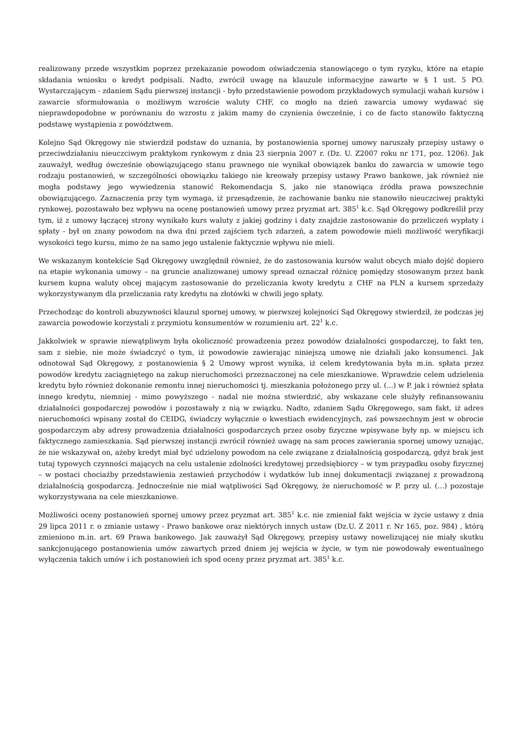realizowany przede wszystkim poprzez przekazanie powodom oświadczenia stanowiącego o tym ryzyku, które na etapie składania wniosku o kredyt podpisali. Nadto, zwrócił uwagę na klauzule informacyjne zawarte w § 1 ust. 5 PO. Wystarczającym - zdaniem Sądu pierwszej instancji - było przedstawienie powodom przykładowych symulacji wahań kursów i zawarcie sformułowania o możliwym wzroście waluty CHF, co mogło na dzień zawarcia umowy wydawać się nieprawdopodobne w porównaniu do wzrostu z jakim mamy do czynienia ówcześnie, i co de facto stanowiło faktyczną podstawę wystąpienia z powództwem.
Kolejno Sąd Okręgowy nie stwierdził podstaw do uznania, by postanowienia spornej umowy naruszały przepisy ustawy o przeciwdziałaniu nieuczciwym praktykom rynkowym z dnia 23 sierpnia 2007 r. (Dz. U. Z2007 roku nr 171, poz. 1206). Jak zauważył, według ówcześnie obowiązującego stanu prawnego nie wynikał obowiązek banku do zawarcia w umowie tego rodzaju postanowień, w szczególności obowiązku takiego nie kreowały przepisy ustawy Prawo bankowe, jak również nie mogła podstawy jego wywiedzenia stanowić Rekomendacja S, jako nie stanowiąca źródła prawa powszechnie obowiązującego. Zaznaczenia przy tym wymaga, iż przesądzenie, że zachowanie banku nie stanowiło nieuczciwej praktyki rynkowej, pozostawało bez wpływu na ocenę postanowień umowy przez pryzmat art. 385<sup>1</sup> k.c. Sąd Okręgowy podkreślił przy tym, iż z umowy łączącej strony wynikało kurs waluty z jakiej godziny i daty znajdzie zastosowanie do przeliczeń wypłaty i spłaty - był on znany powodom na dwa dni przed zajściem tych zdarzeń, a zatem powodowie mieli możliwość weryfikacji wysokości tego kursu, mimo że na samo jego ustalenie faktycznie wpływu nie mieli.
We wskazanym kontekście Sąd Okręgowy uwzględnił również, że do zastosowania kursów walut obcych miało dojść dopiero na etapie wykonania umowy – na gruncie analizowanej umowy spread oznaczał różnicę pomiędzy stosowanym przez bank kursem kupna waluty obcej mającym zastosowanie do przeliczania kwoty kredytu z CHF na PLN a kursem sprzedaży wykorzystywanym dla przeliczania raty kredytu na złotówki w chwili jego spłaty.
Przechodząc do kontroli abuzywności klauzul spornej umowy, w pierwszej kolejności Sąd Okręgowy stwierdził, że podczas jej zawarcia powodowie korzystali z przymiotu konsumentów w rozumieniu art. 22<sup>1</sup> k.c.
Jakkolwiek w sprawie niewątpliwym była okoliczność prowadzenia przez powodów działalności gospodarczej, to fakt ten, sam z siebie, nie może świadczyć o tym, iż powodowie zawierając niniejszą umowę nie działali jako konsumenci. Jak odnotował Sąd Okręgowy, z postanowienia § 2 Umowy wprost wynika, iż celem kredytowania była m.in. spłata przez powodów kredytu zaciągniętego na zakup nieruchomości przeznaczonej na cele mieszkaniowe. Wprawdzie celem udzielenia kredytu było również dokonanie remontu innej nieruchomości tj. mieszkania położonego przy ul. (...) w P. jak i również spłata innego kredytu, niemniej - mimo powyższego - nadal nie można stwierdzić, aby wskazane cele służyły refinansowaniu działalności gospodarczej powodów i pozostawały z nią w związku. Nadto, zdaniem Sądu Okręgowego, sam fakt, iż adres nieruchomości wpisany został do CEIDG, świadczy wyłącznie o kwestiach ewidencyjnych, zaś powszechnym jest w obrocie gospodarczym aby adresy prowadzenia działalności gospodarczych przez osoby fizyczne wpisywane były np. w miejscu ich faktycznego zamieszkania. Sąd pierwszej instancji zwrócił również uwagę na sam proces zawierania spornej umowy uznając, że nie wskazywał on, ażeby kredyt miał być udzielony powodom na cele związane z działalnością gospodarczą, gdyż brak jest tutaj typowych czynności mających na celu ustalenie zdolności kredytowej przedsiębiorcy – w tym przypadku osoby fizycznej – w postaci chociażby przedstawienia zestawień przychodów i wydatków lub innej dokumentacji związanej z prowadzoną działalnością gospodarczą. Jednocześnie nie miał wątpliwości Sąd Okręgowy, że nieruchomość w P. przy ul. (...) pozostaje wykorzystywana na cele mieszkaniowe.
Możliwości oceny postanowień spornej umowy przez pryzmat art. 385<sup>1</sup> k.c. nie zmieniał fakt wejścia w życie ustawy z dnia 29 lipca 2011 r. o zmianie ustawy - Prawo bankowe oraz niektórych innych ustaw (Dz.U. Z 2011 r. Nr 165, poz. 984) , którą zmieniono m.in. art. 69 Prawa bankowego. Jak zauważył Sąd Okręgowy, przepisy ustawy nowelizującej nie miały skutku sankcjonującego postanowienia umów zawartych przed dniem jej wejścia w życie, w tym nie powodowały ewentualnego wyłączenia takich umów i ich postanowień ich spod oceny przez pryzmat art. 385<sup>1</sup> k.c.